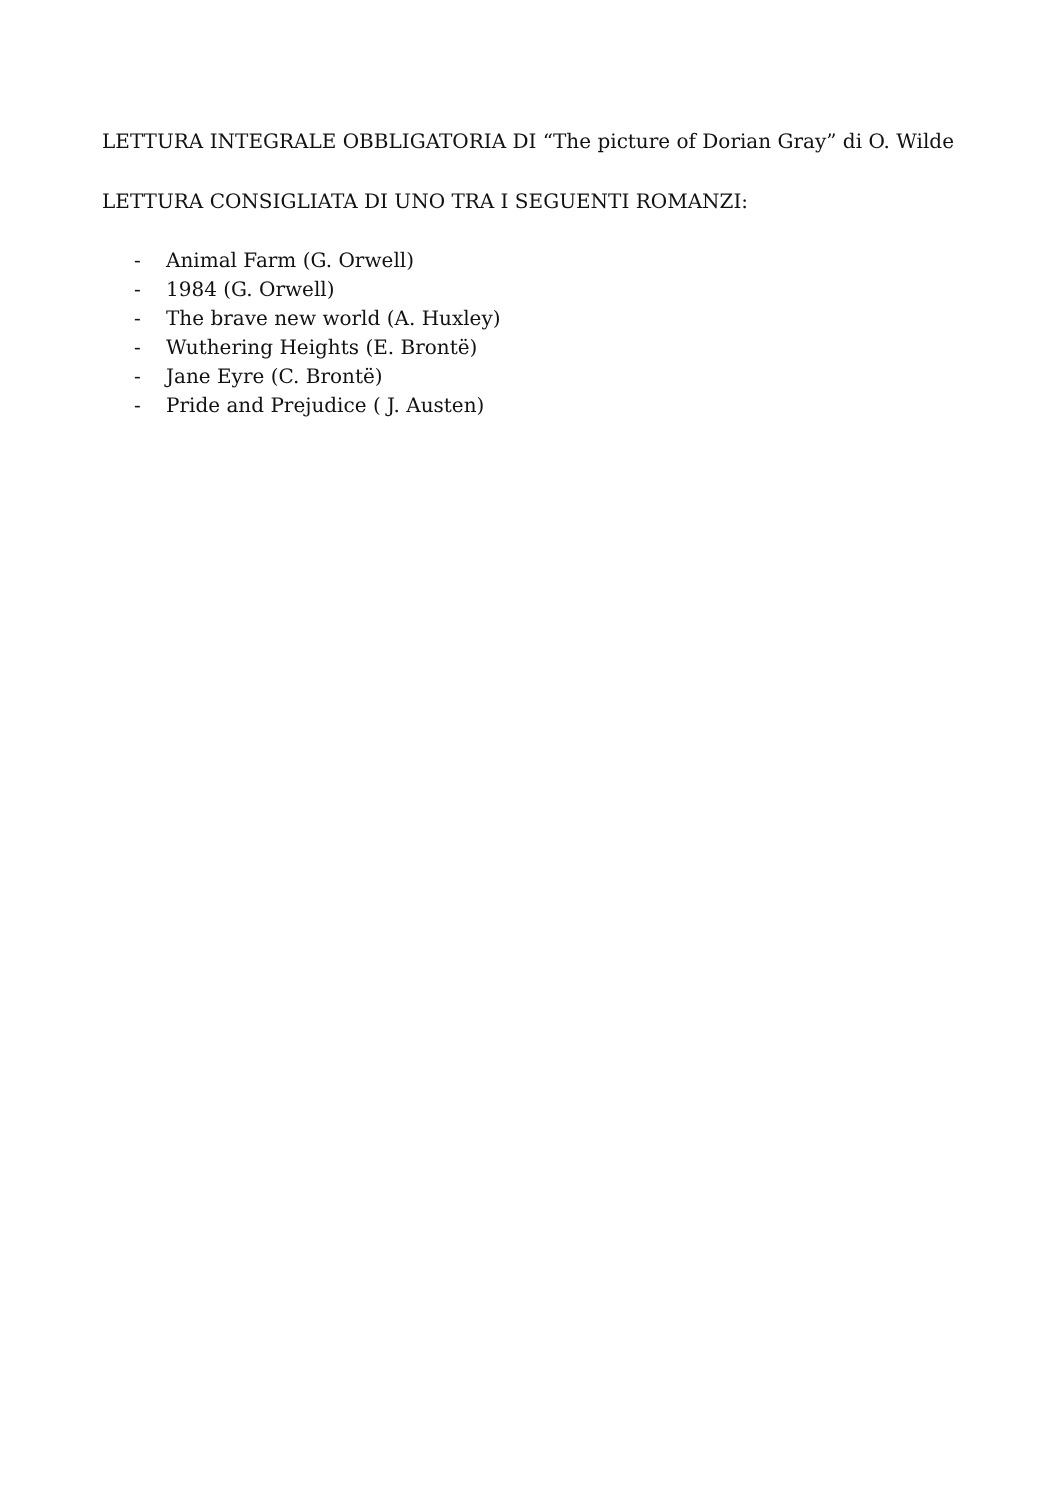LETTURA INTEGRALE OBBLIGATORIA DI “The picture of Dorian Gray” di O. Wilde
LETTURA CONSIGLIATA DI UNO TRA I SEGUENTI ROMANZI:
- Animal Farm (G. Orwell)
- 1984 (G. Orwell)
- The brave new world (A. Huxley)
- Wuthering Heights (E. Brontë)
- Jane Eyre (C. Brontë)
- Pride and Prejudice ( J. Austen)